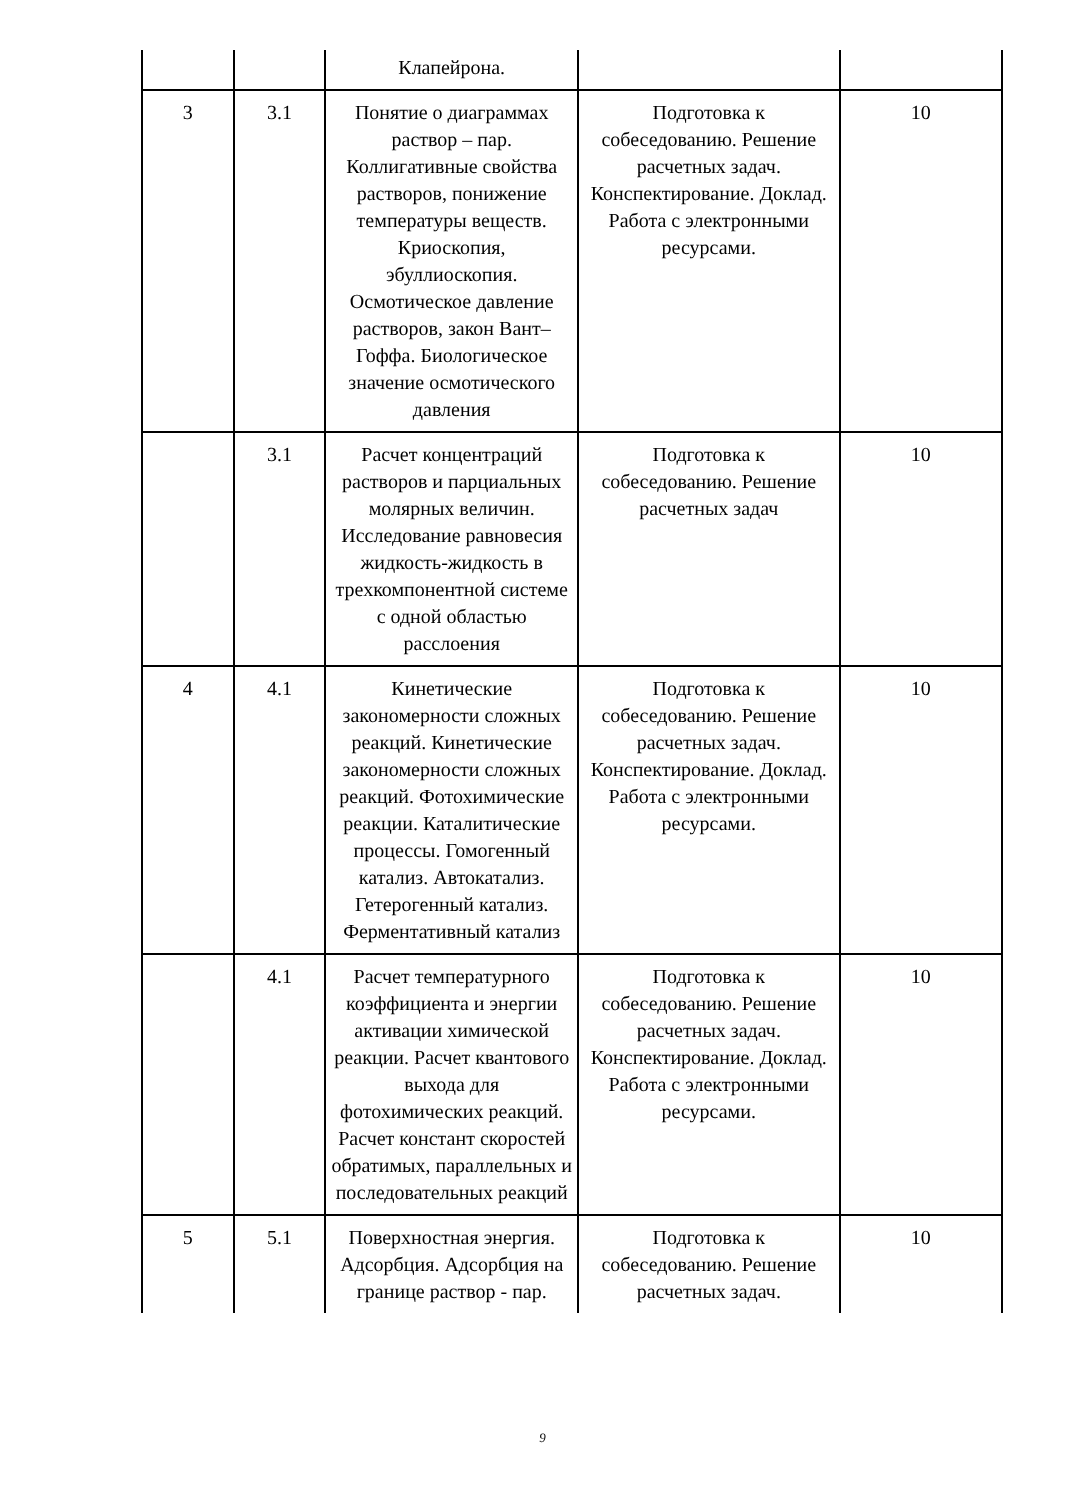| | | Клапейрона. | | |
| 3 | 3.1 | Понятие о диаграммах раствор – пар. Коллигативные свойства растворов, понижение температуры веществ. Криоскопия, эбуллиоскопия. Осмотическое давление растворов, закон Вант–Гоффа. Биологическое значение осмотического давления | Подготовка к собеседованию. Решение расчетных задач. Конспектирование. Доклад. Работа с электронными ресурсами. | 10 |
| | 3.1 | Расчет концентраций растворов и парциальных молярных величин. Исследование равновесия жидкость-жидкость в трехкомпонентной системе с одной областью расслоения | Подготовка к собеседованию. Решение расчетных задач | 10 |
| 4 | 4.1 | Кинетические закономерности сложных реакций. Кинетические закономерности сложных реакций. Фотохимические реакции. Каталитические процессы. Гомогенный катализ. Автокатализ. Гетерогенный катализ. Ферментативный катализ | Подготовка к собеседованию. Решение расчетных задач. Конспектирование. Доклад. Работа с электронными ресурсами. | 10 |
| | 4.1 | Расчет температурного коэффициента и энергии активации химической реакции. Расчет квантового выхода для фотохимических реакций. Расчет констант скоростей обратимых, параллельных и последовательных реакций | Подготовка к собеседованию. Решение расчетных задач. Конспектирование. Доклад. Работа с электронными ресурсами. | 10 |
| 5 | 5.1 | Поверхностная энергия. Адсорбция. Адсорбция на границе раствор - пар. | Подготовка к собеседованию. Решение расчетных задач. | 10 |
9